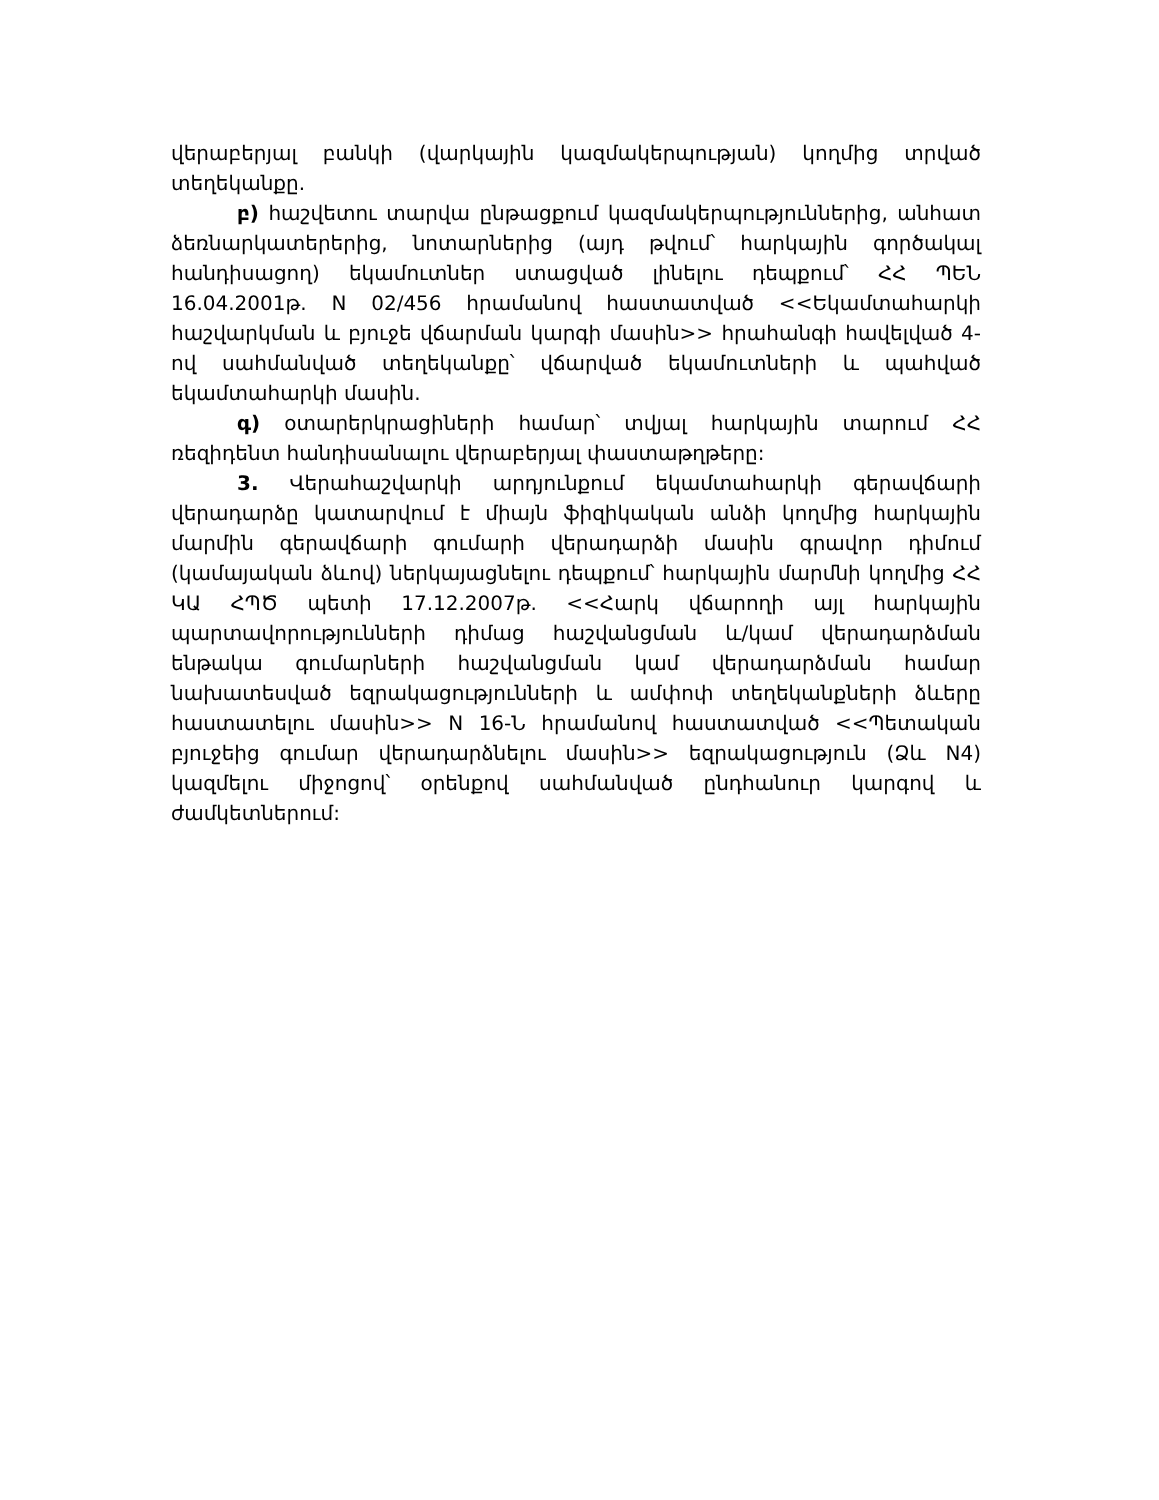վերաբերյալ բանկի (վարկային կազմակերպության) կողմից տրված տեղեկանքը.
բ) հաշվետու տարվա ընթացքում կազմակերպություններից, անհատ ձեռնարկատերերից, նոտարներից (այդ թվում՝ հարկային գործակալ հանդիսացող) եկամուտներ ստացված լինելու դեպքում՝ ՀՀ ՊԵՆ 16.04.2001թ. N 02/456 հրամանով հաստատված <<Եկամտահարկի հաշվարկման և բյուջե վճարման կարգի մասին>> հրահանգի հավելված 4-ով սահմանված տեղեկանքը՝ վճարված եկամուտների և պահված եկամտահարկի մասին.
գ) օտարերկրացիների համար՝ տվյալ հարկային տարում ՀՀ ռեզիդենտ հանդիսանալու վերաբերյալ փաստաթղթերը:
3. Վերահաշվարկի արդյունքում եկամտահարկի գերավճարի վերադարձը կատարվում է միայն ֆիզիկական անձի կողմից հարկային մարմին գերավճարի գումարի վերադարձի մասին գրավոր դիմում (կամայական ձևով) ներկայացնելու դեպքում՝ հարկային մարմնի կողմից ՀՀ ԿԱ ՀՊԾ պետի 17.12.2007թ. <<Հարկ վճարողի այլ հարկային պարտավորությունների դիմաց հաշվանցման և/կամ վերադարձման ենթակա գումարների հաշվանցման կամ վերադարձման համար նախատեսված եզրակացությունների և ամփոփ տեղեկանքների ձևերը հաստատելու մասին>> N 16-Ն հրամանով հաստատված <<Պետական բյուջեից գումար վերադարձնելու մասին>> եզրակացություն (Ձև N4) կազմելու միջոցով՝ օրենքով սահմանված ընդհանուր կարգով և ժամկետներում: